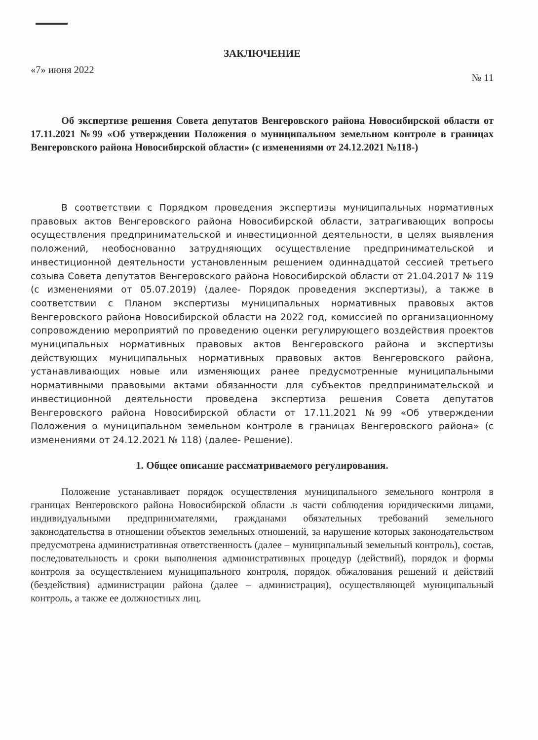ЗАКЛЮЧЕНИЕ
«7» июня 2022 № 11
Об экспертизе решения Совета депутатов Венгеровского района Новосибирской области от 17.11.2021 №99 «Об утверждении Положения о муниципальном земельном контроле в границах Венгеровского района Новосибирской области» (с изменениями от 24.12.2021 №118-)
В соответствии с Порядком проведения экспертизы муниципальных нормативных правовых актов Венгеровского района Новосибирской области, затрагивающих вопросы осуществления предпринимательской и инвестиционной деятельности, в целях выявления положений, необоснованно затрудняющих осуществление предпринимательской и инвестиционной деятельности установленным решением одиннадцатой сессией третьего созыва Совета депутатов Венгеровского района Новосибирской области от 21.04.2017 № 119 (с изменениями от 05.07.2019) (далее- Порядок проведения экспертизы), а также в соответствии с Планом экспертизы муниципальных нормативных правовых актов Венгеровского района Новосибирской области на 2022 год, комиссией по организационному сопровождению мероприятий по проведению оценки регулирующего воздействия проектов муниципальных нормативных правовых актов Венгеровского района и экспертизы действующих муниципальных нормативных правовых актов Венгеровского района, устанавливающих новые или изменяющих ранее предусмотренные муниципальными нормативными правовыми актами обязанности для субъектов предпринимательской и инвестиционной деятельности проведена экспертиза решения Совета депутатов Венгеровского района Новосибирской области от 17.11.2021 №99 «Об утверждении Положения о муниципальном земельном контроле в границах Венгеровского района» (с изменениями от 24.12.2021 № 118) (далее- Решение).
1. Общее описание рассматриваемого регулирования.
Положение устанавливает порядок осуществления муниципального земельного контроля в границах Венгеровского района Новосибирской области .в части соблюдения юридическими лицами, индивидуальными предпринимателями, гражданами обязательных требований земельного законодательства в отношении объектов земельных отношений, за нарушение которых законодательством предусмотрена административная ответственность (далее – муниципальный земельный контроль), состав, последовательность и сроки выполнения административных процедур (действий), порядок и формы контроля за осуществлением муниципального контроля, порядок обжалования решений и действий (бездействия) администрации района (далее – администрация), осуществляющей муниципальный контроль, а также ее должностных лиц.